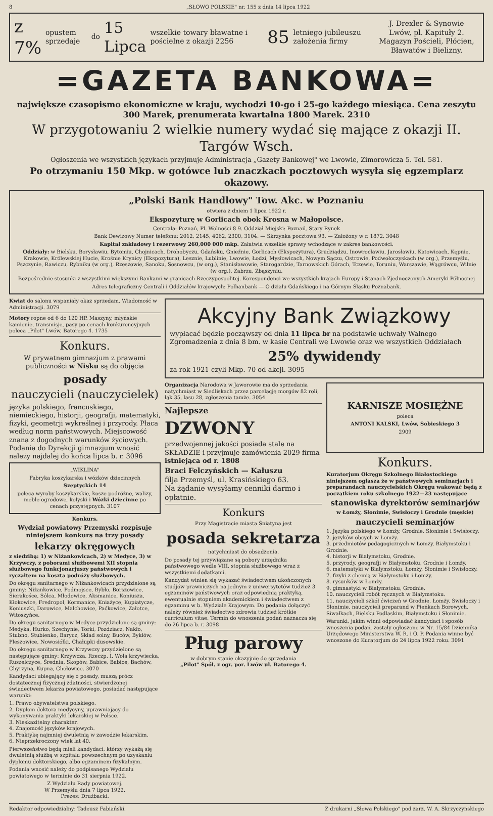8 „SŁOWO POLSKIE" nr. 155 z dnia 14 lipca 1922
z 7% opustem sprzedaje do 15 Lipca wszelkie towary bławatne i pościelne z okazji 2256 85 letniego jubileuszu założenia firmy J. Drexler & Synowie
Lwów, pl. Kapituły 2.
Magazyn Pościeli, Płócien, Bławatów i Bielizny.
=GAZETA BANKOWA=
największe czasopismo ekonomiczne w kraju, wychodzi 10-go i 25-go każdego miesiąca. Cena zeszytu 300 Marek, prenumerata kwartalna 1800 Marek. 2310
W przygotowaniu 2 wielkie numery wydać się mające z okazji II. Targów Wsch.
Ogłoszenia we wszystkich językach przyjmuje Administracja „Gazety Bankowej" we Lwowie, Zimorowicza 5. Tel. 581.
Po otrzymaniu 150 Mkp. w gotówce lub znaczkach pocztowych wysyła się egzemplarz okazowy.
„Polski Bank Handlowy" Tow. Akc. w Poznaniu
otwiera z dniem 1 lipca 1922 r.
Ekspozyturę w Gorlicach obok Krosna w Małopolsce.
Centrala: Poznań, Pl. Wolności 8 9. Oddział Miejski: Poznań, Stary Rynek
Bank Dewizowy Numer telefonu: 2012, 2145, 4062, 2300, 3104. — Skrzynka pocztowa 93. — Założony w r. 1872. 3048
Kapitał zakładowy i rezerwowy 260,000 000 mkp. Załatwia wszelkie sprawy wchodzące w zakres bankowości.
Oddziały: w Bielsku, Borysławiu, Bytomiu, Chojnicach, Drohobyczu, Gdańsku, Gnieźnie, Gorlicach (Ekspozytura), Grudziądzu, Inowrocławiu, Jarosławiu, Katowicach, Kępnie, Krakowie, Królewskiej Hucie, Krośnie Krynicy (Ekspozytura), Lesznie, Lublinie, Lwowie, Łodzi, Mysłowicach, Nowym Sączu, Ostrowie, Podwołoczyskach (w org.), Przemyślu, Pszczynie, Rawiczu, Rybniku (w org.), Rzeszowie, Sanoku, Sosnowcu, (w org.), Stanisławowie, Starogardzie, Tarnowskich Górach, Tczewie, Toruniu, Warszawie, Wągrówcu, Wilnie (w org.), Zabrzu, Zbąszyniu.
Bezpośrednie stosunki z wszystkimi większymi Bankami w granicach Rzeczypospolitej. Korespondenci we wszystkich krajach Europy i Stanach Zjednoczonych Ameryki Północnej
Adres telegraficzny Centrali i Oddziałów krajowych: Polhanbank — O działu Gdańskiego i na Górnym Śląsku Poznabank.
Kwiat do salonu wspaniały okaz sprzedam. Wiadomość w Administracji. 3079
Motory ropne od 6 do 120 HP. Maszyny, młyńskie kamienie, transmisje, pasy po cenach konkurencyjnych poleca „Pilot" Lwów, Batorego 4. 1735
Konkurs.
W prywatnem gimnazjum z prawami publiczności w Nisku są do objęcia
posady
nauczycieli (nauczycielek)
języka polskiego, francuskiego, niemieckiego, historji, geografji, matematyki, fizyki, geometrji wykreślnej i przyrody. Płaca według norm państwowych. Miejscowość znana z dogodnych warunków życiowych. Podania do Dyrekcji gimnazjum wnosić należy najdalej do końca lipca b. r. 3096
„WIKLINA"
Fabryka koszykarska i wózków dziecinnych
Szeptyckich 14
poleca wyroby koszykarskie, kosze podróżne, walizy, meble ogrodowe, kołyski i Wózki dziecinne po cenach przystępnych. 3107
Konkurs.
Wydział powiatowy Przemyski rozpisuje niniejszem konkurs na trzy posady
lekarzy okręgowych
z siedzibą: 1) w Niżankowicach, 2) w Medyce, 3) w Krzywczy, z poborami służbowemi XII stopnia służbowego funkcjonarjuszy państwowych i ryczałtem na koszta podróży służbowych.
Do okręgu sanitarnego w Niżankowicach przydzielone są gminy: Niżankowice, Podmojsce, Bybło, Borszowice, Sierakośce, Sólca, Młodowice, Aksmanice, Koniusza, Kłokowice, Fredropol, Kormanice, Kniażyce, Kupiatycze, Koniuszki, Darowice, Malchowice, Paćkowice, Załotce, Witoszyńce.
Do okręgu sanitarnego w Medyce przydzielone są gminy: Medyka, Hurko, Szechynie, Torki, Pozdziacz, Nakło, Stubno, Stubienko, Barycz, Skład solny, Buców, Bykłów, Pleszowice, Nowosiółki, Chałupki dusowskie.
Do okręgu sanitarnego w Krzywczy przydzielone są następujące gminy: Krzywcza, Rzeczp. I. Wola krzywiecka, Ruszelczyce, Średnia, Skopów, Babice, Babice, Bachów, Chyrzyna, Kupna, Chołowice. 3070
Kandydaci ubiegający się o posady, muszą prócz dostatecznej fizycznej zdatności, stwierdzonej świadectwem lekarza powiatowego, posiadać następujące warunki:
1. Prawo obywatelstwa polskiego.
2. Dyplom doktora medycyny, uprawniający do wykonywania praktyki lekarskiej w Polsce.
3. Nieskazitelny charakter.
4. Znajomość języków krajowych.
5. Praktykę najmniej dwuletnią w zawodzie lekarskim.
6. Nieprzekroczony wiek lat 40.
Pierwszeństwo będą mieli kandydaci, którzy wykażą się dwuletnią służbą w szpitalu powszechnym po uzyskaniu dyplomu doktorskiego, albo egzaminem fizykalnym.
Podania wnosić należy do podpisanego Wydziału powiatowego w terminie do 31 sierpnia 1922.
Z Wydziału Rady powiatowej.
W Przemyślu dnia 7 lipca 1922.
Prezes: Drużbacki.
Akcyjny Bank Związkowy
wypłacać będzie począwszy od dnia 11 lipca br na podstawie uchwały Walnego Zgromadzenia z dnia 8 bm. w kasie Centrali we Lwowie oraz we wszystkich Oddziałach
25% dywidendy
za rok 1921 czyli Mkp. 70 od akcji. 3095
Organizacja Narodowa w Jaworowie ma do sprzedania natychmiast w Siedliskach przez parcelację morgów 82 roli, łąk 35, lasu 28, zgłoszenia tamże. 3054
Najlepsze
DZWONY
przedwojennej jakości posiada stale na SKŁADZIE i przyjmuje zamówienia 2029 firma istniejąca od r. 1808
Braci Felczyńskich — Kałuszu
filja Przemyśl, ul. Krasińskiego 63.
Na żądanie wysyłamy cenniki darmo i opłatnie.
Konkurs
Przy Magistracie miasta Śniatyna jest
posada sekretarza
natychmiast do obsadzenia.
Do posady tej przywiązane są pobory urzędnika państwowego wedle VIII. stopnia służbowego wraz z wszystkiemi dodatkami.
Kandydat winien się wykazać świadectwem ukończonych studjów prawniczych na jednym z uniwersytetów tudzież 3 egzaminów państwowych oraz odpowiednią praktyką, ewentualnie stopniem akademickiem i świadectwem z egzaminu w b. Wydziale Krajowym. Do podania dołączyć należy również świadectwo zdrowia tudzież krótkie curriculum vitae. Termin do wnoszenia podań naznacza się do 26 lipca b. r. 3098
Pług parowy
w dobrym stanie okazyjnie do sprzedania
„Pilot" Spół. z ogr. por. Lwów ul. Batorego 4.
KARNISZE MOSIĘŻNE
poleca
ANTONI KALSKI, Lwów, Sobieskiego 3
2909
Konkurs.
Kuratorjum Okręgu Szkolnego Białostockiego niniejszem ogłasza że w państwowych seminarjach i preparandach nauczycielskich Okręgu wakować będą z początkiem roku szkolnego 1922—23 następujące
stanowiska dyrektorów seminarjów
w Łomży, Słonimie, Swisłoczy i Grodnie (męskie)
nauczycieli seminarjów
1. Języka polskiego w Łomży, Grodnie, Słonimie i Swisłoczy.
2. języków obcych w Łomży.
3. przedmiotów pedagogicznych w Łomży, Białymstoku i Grodnie.
4. historji w Białymstoku, Grodnie.
5. przyrody, geografji w Białymstoku, Grodnie i Łomży.
6. matematyki w Białymstoku, Łomży, Słonimie i Swisłoczy.
7. fizyki z chemią w Białymstoku i Łomży.
8. rysunków w Łomży.
9. gimnastyki w Białymstoku, Grodnie.
10. nauczycieli robót ręcznych w Białymstoku.
11. nauczycieli szkół ćwiczeń w Grodnie, Łomży, Swisłoczy i Słonimie, nauczycieli preparand w Pieńkach Borowych, Siwałkach, Bielsku Podlaskim, Białymstoku i Słonimie.
Warunki, jakim winni odpowiadać kandydaci i sposób wnoszenia podań, zostały ogłoszone w Nr. 15/84 Dziennika Urzędowego Ministerstwa W. R. i O. P. Podania winne być wnoszone do Kuratorjum do 24 lipca 1922 roku. 3091
Redaktor odpowiedzialny: Tadeusz Fabiański. Z drukarni „Słowa Polskiego" pod zarz. W. A. Skrzyczyńskiego